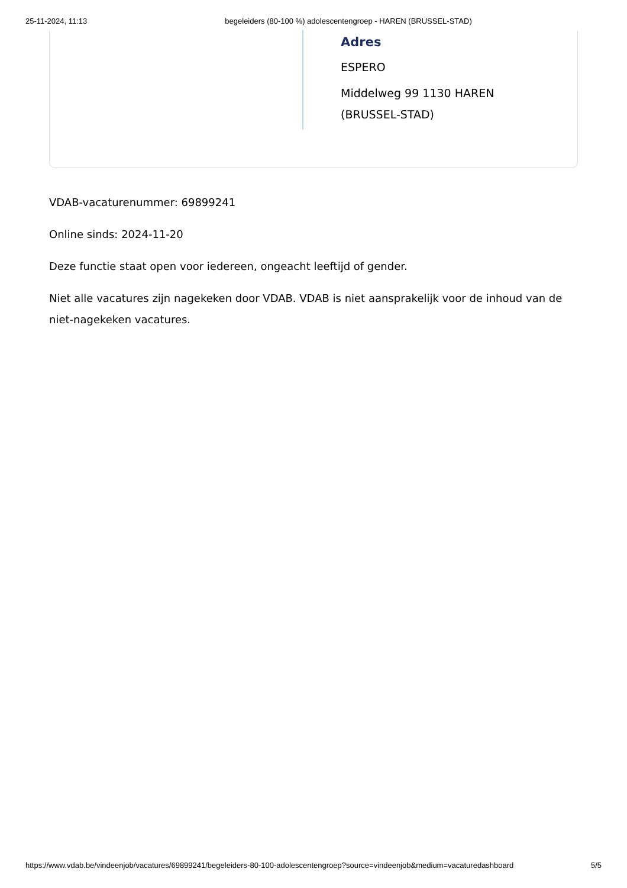25-11-2024, 11:13 begeleiders (80-100 %) adolescentengroep - HAREN (BRUSSEL-STAD)
Adres
ESPERO
Middelweg 99 1130 HAREN
(BRUSSEL-STAD)
VDAB-vacaturenummer: 69899241
Online sinds: 2024-11-20
Deze functie staat open voor iedereen, ongeacht leeftijd of gender.
Niet alle vacatures zijn nagekeken door VDAB. VDAB is niet aansprakelijk voor de inhoud van de niet-nagekeken vacatures.
https://www.vdab.be/vindeenjob/vacatures/69899241/begeleiders-80-100-adolescentengroep?source=vindeenjob&medium=vacaturedashboard 5/5